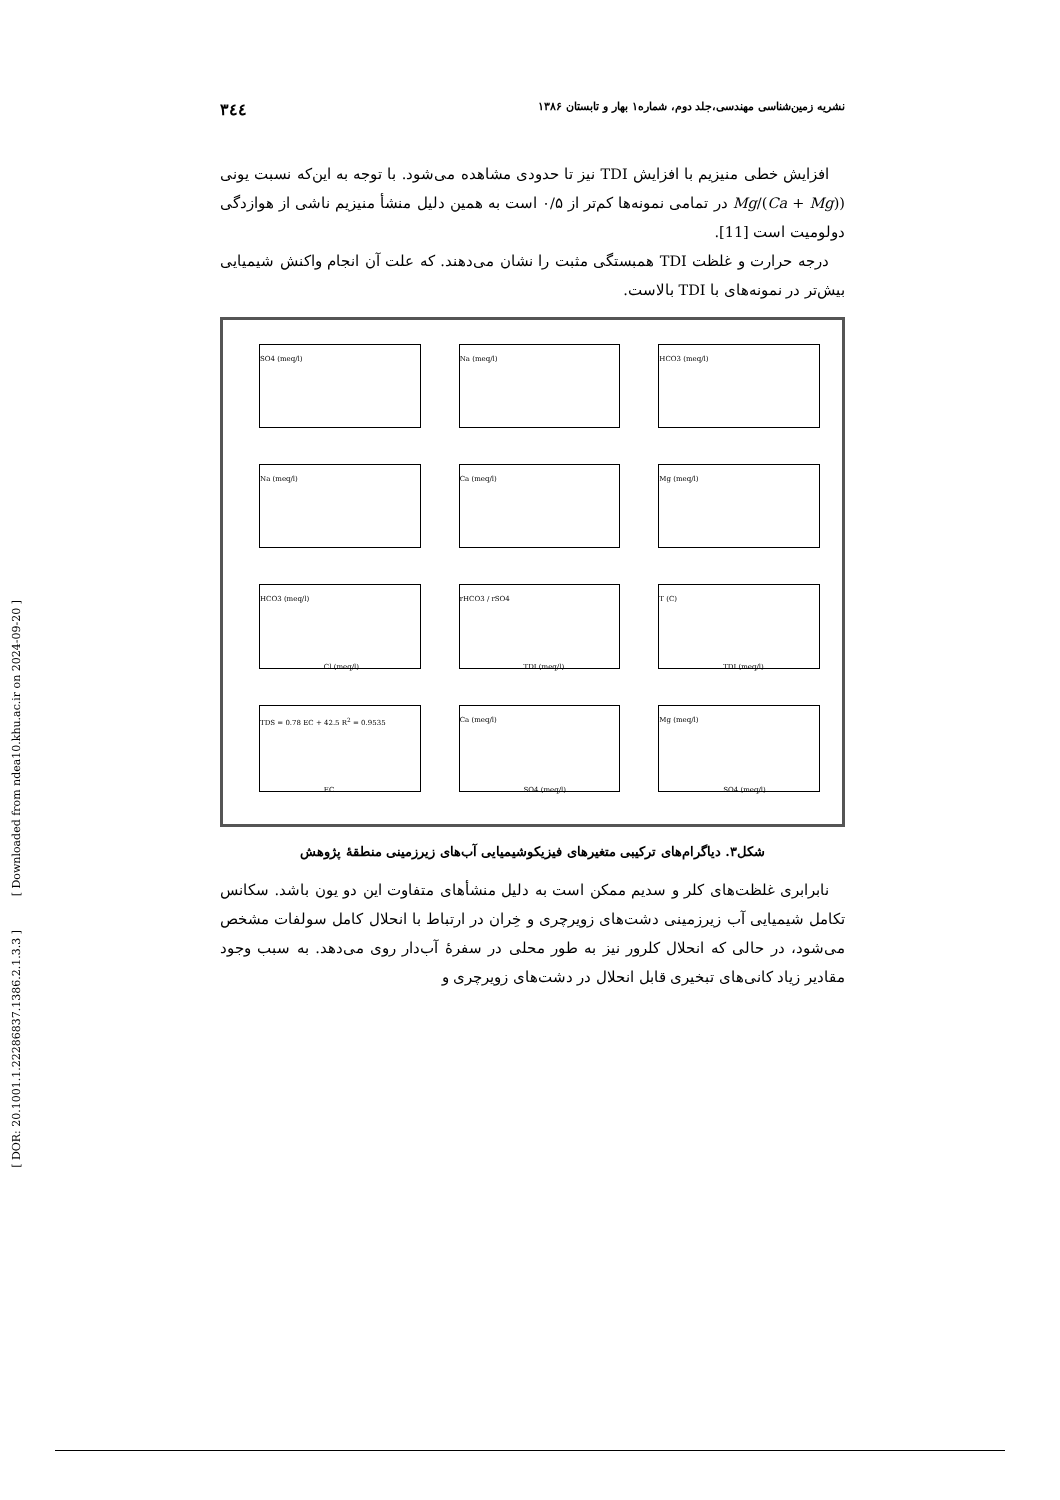[ Downloaded from ndea10.khu.ac.ir on 2024-09-20 ]
[ DOR: 20.1001.1.22286837.1386.2.1.3.3 ]
نشریه زمین‌شناسی مهندسی،جلد دوم، شماره۱ بهار و تابستان ۱۳۸۶ ۳٤٤
افزایش خطی منیزیم با افزایش TDI نیز تا حدودی مشاهده می‌شود. با توجه به این‌که نسبت یونی (Mg/(Ca + Mg) در تمامی نمونه‌ها کم‌تر از ۰/۵ است به همین دلیل منشأ منیزیم ناشی از هوازدگی دولومیت است [11].
درجه حرارت و غلظت TDI همبستگی مثبت را نشان می‌دهند. که علت آن انجام واکنش شیمیایی بیش‌تر در نمونه‌های با TDI بالاست.
SO4 (meq/l)
Na (meq/l)
HCO3 (meq/l)
Na (meq/l)
Ca (meq/l)
Mg (meq/l)
HCO3 (meq/l)
Cl (meq/l)
rHCO3 / rSO4
TDI (meq/l)
T (C)
TDI (meq/l)
TDS = 0.78 EC + 42.5 R<sup>2</sup> = 0.9535
EC
Ca (meq/l)
SO4 (meq/l)
Mg (meq/l)
SO4 (meq/l)
شکل۳. دیاگرام‌های ترکیبی متغیرهای فیزیکوشیمیایی آب‌های زیرزمینی منطقهٔ پژوهش
نابرابری غلظت‌های کلر و سدیم ممکن است به دلیل منشأهای متفاوت این دو یون باشد. سکانس تکامل شیمیایی آب زیرزمینی دشت‌های زویرچری و خِران در ارتباط با انحلال کامل سولفات مشخص می‌شود، در حالی که انحلال کلرور نیز به طور محلی در سفرهٔ آب‌دار روی می‌دهد. به سبب وجود مقادیر زیاد کانی‌های تبخیری قابل انحلال در دشت‌های زویرچری و